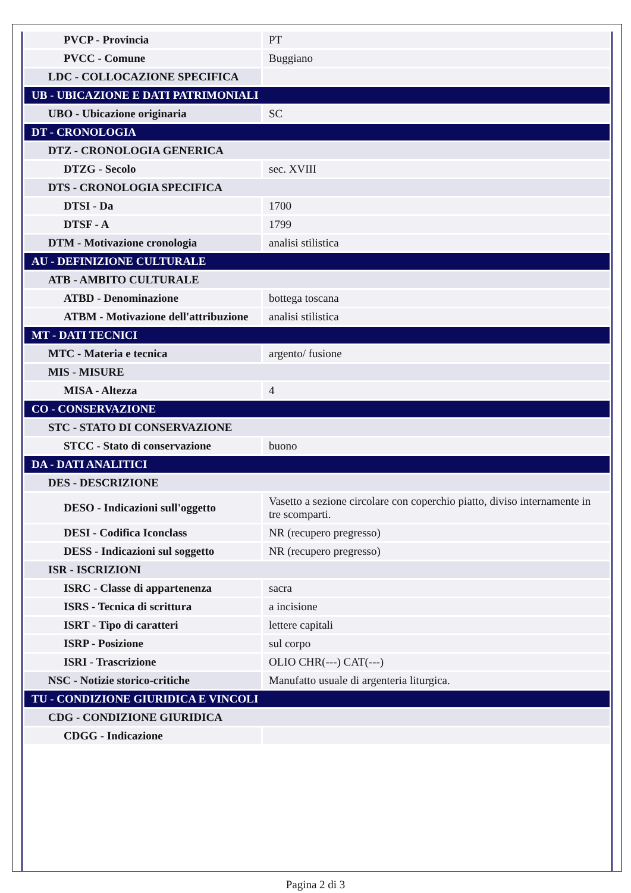| PVCP - Provincia | PT |
| PVCC - Comune | Buggiano |
| LDC - COLLOCAZIONE SPECIFICA | |
| UB - UBICAZIONE E DATI PATRIMONIALI | |
| UBO - Ubicazione originaria | SC |
| DT - CRONOLOGIA | |
| DTZ - CRONOLOGIA GENERICA | |
| DTZG - Secolo | sec. XVIII |
| DTS - CRONOLOGIA SPECIFICA | |
| DTSI - Da | 1700 |
| DTSF - A | 1799 |
| DTM - Motivazione cronologia | analisi stilistica |
| AU - DEFINIZIONE CULTURALE | |
| ATB - AMBITO CULTURALE | |
| ATBD - Denominazione | bottega toscana |
| ATBM - Motivazione dell'attribuzione | analisi stilistica |
| MT - DATI TECNICI | |
| MTC - Materia e tecnica | argento/ fusione |
| MIS - MISURE | |
| MISA - Altezza | 4 |
| CO - CONSERVAZIONE | |
| STC - STATO DI CONSERVAZIONE | |
| STCC - Stato di conservazione | buono |
| DA - DATI ANALITICI | |
| DES - DESCRIZIONE | |
| DESO - Indicazioni sull'oggetto | Vasetto a sezione circolare con coperchio piatto, diviso internamente in tre scomparti. |
| DESI - Codifica Iconclass | NR (recupero pregresso) |
| DESS - Indicazioni sul soggetto | NR (recupero pregresso) |
| ISR - ISCRIZIONI | |
| ISRC - Classe di appartenenza | sacra |
| ISRS - Tecnica di scrittura | a incisione |
| ISRT - Tipo di caratteri | lettere capitali |
| ISRP - Posizione | sul corpo |
| ISRI - Trascrizione | OLIO CHR(---) CAT(---) |
| NSC - Notizie storico-critiche | Manufatto usuale di argenteria liturgica. |
| TU - CONDIZIONE GIURIDICA E VINCOLI | |
| CDG - CONDIZIONE GIURIDICA | |
| CDGG - Indicazione | |
Pagina 2 di 3